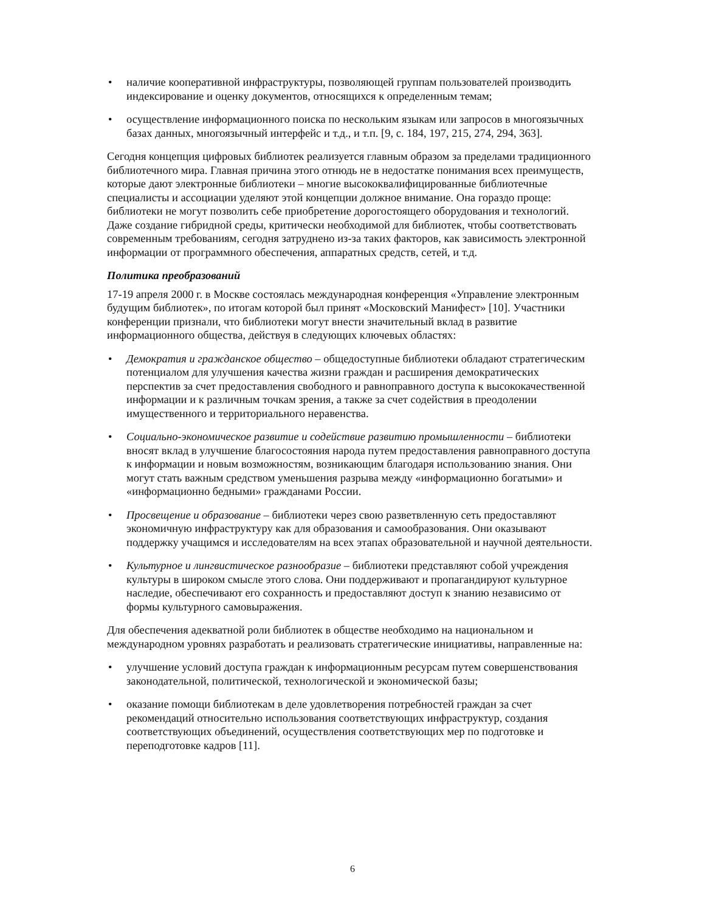• наличие кооперативной инфраструктуры, позволяющей группам пользователей производить индексирование и оценку документов, относящихся к определенным темам;
• осуществление информационного поиска по нескольким языкам или запросов в многоязычных базах данных, многоязычный интерфейс и т.д., и т.п. [9, с. 184, 197, 215, 274, 294, 363].
Сегодня концепция цифровых библиотек реализуется главным образом за пределами традиционного библиотечного мира. Главная причина этого отнюдь не в недостатке понимания всех преимуществ, которые дают электронные библиотеки – многие высококвалифицированные библиотечные специалисты и ассоциации уделяют этой концепции должное внимание. Она гораздо проще: библиотеки не могут позволить себе приобретение дорогостоящего оборудования и технологий. Даже создание гибридной среды, критически необходимой для библиотек, чтобы соответствовать современным требованиям, сегодня затруднено из-за таких факторов, как зависимость электронной информации от программного обеспечения, аппаратных средств, сетей, и т.д.
Политика преобразований
17-19 апреля 2000 г. в Москве состоялась международная конференция «Управление электронным будущим библиотек», по итогам которой был принят «Московский Манифест» [10]. Участники конференции признали, что библиотеки могут внести значительный вклад в развитие информационного общества, действуя в следующих ключевых областях:
• Демократия и гражданское общество – общедоступные библиотеки обладают стратегическим потенциалом для улучшения качества жизни граждан и расширения демократических перспектив за счет предоставления свободного и равноправного доступа к высококачественной информации и к различным точкам зрения, а также за счет содействия в преодолении имущественного и территориального неравенства.
• Социально-экономическое развитие и содействие развитию промышленности – библиотеки вносят вклад в улучшение благосостояния народа путем предоставления равноправного доступа к информации и новым возможностям, возникающим благодаря использованию знания. Они могут стать важным средством уменьшения разрыва между «информационно богатыми» и «информационно бедными» гражданами России.
• Просвещение и образование – библиотеки через свою разветвленную сеть предоставляют экономичную инфраструктуру как для образования и самообразования. Они оказывают поддержку учащимся и исследователям на всех этапах образовательной и научной деятельности.
• Культурное и лингвистическое разнообразие – библиотеки представляют собой учреждения культуры в широком смысле этого слова. Они поддерживают и пропагандируют культурное наследие, обеспечивают его сохранность и предоставляют доступ к знанию независимо от формы культурного самовыражения.
Для обеспечения адекватной роли библиотек в обществе необходимо на национальном и международном уровнях разработать и реализовать стратегические инициативы, направленные на:
• улучшение условий доступа граждан к информационным ресурсам путем совершенствования законодательной, политической, технологической и экономической базы;
• оказание помощи библиотекам в деле удовлетворения потребностей граждан за счет рекомендаций относительно использования соответствующих инфраструктур, создания соответствующих объединений, осуществления соответствующих мер по подготовке и переподготовке кадров [11].
6